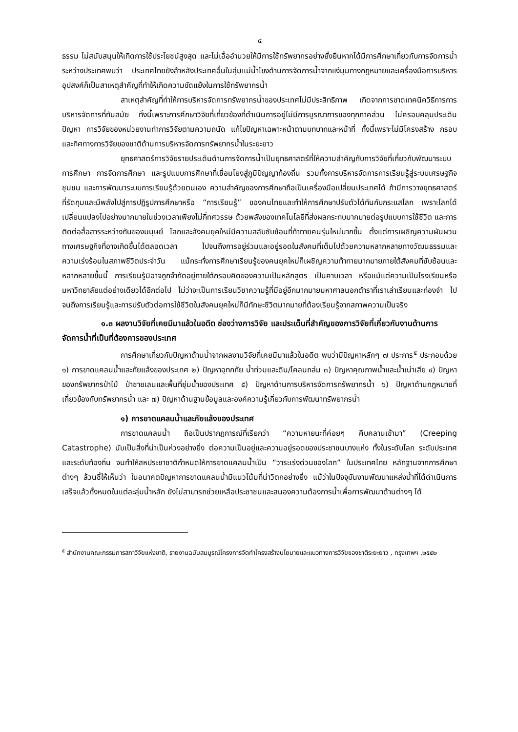๔
ธรรม ไม่สนับสนุนให้เกิดการใช้ประโยชน์สูงสุด และไม่เอื้ออำนวยให้มีการใช้ทรัพยากรอย่างยั่งยืนหากได้มีการศึกษาเกี่ยวกับการจัดการน้ำระหว่างประเทศพบว่า ประเทศไทยยังล้าหลังประเทศอื่นในลุ่มแม่น้ำโขงด้านการจัดการน้ำจากแง่มุมทางกฎหมายและเครื่องมือการบริหารอุปสงค์ก็เป็นสาเหตุสำคัญที่ทำให้เกิดความขัดแย้งในการใช้ทรัพยากรน้ำ
สาเหตุสำคัญที่ทำให้การบริหารจัดการทรัพยากรน้ำของประเทศไม่มีประสิทธิภาพ เกิดจากการขาดเทคนิควิธีการการบริหารจัดการที่ทันสมัย ทั้งนี้เพราะการศึกษาวิจัยที่เกี่ยวข้องที่ดำเนินการอยู่ไม่มีการบูรณาการของทุกภาคส่วน ไม่ครอบคลุมประเด็นปัญหา การวิจัยของหน่วยงานทำการวิจัยตามความถนัด แก้ไขปัญหาเฉพาะหน้าตามบทบาทและหน้าที่ ทั้งนี้เพราะไม่มีโครงสร้าง กรอบ และทิศทางการวิจัยของชาติด้านการบริหารจัดการทรัพยากรน้ำในระยะยาว
ยุทธศาสตร์การวิจัยรายประเด็นด้านการจัดการน้ำเป็นยุทธศาสตร์ที่ให้ความสำคัญกับการวิจัยที่เกี่ยวกับพัฒนาระบบการศึกษา การจัดการศึกษา และรูปแบบการศึกษาที่เชื่อมโยงสู่ภูมิปัญญาท้องถิ่น รวมทั้งการบริหารจัดการการเรียนรู้สู่ระบบเศรษฐกิจชุมชน และการพัฒนาระบบการเรียนรู้ด้วยตนเอง ความสำคัญของการศึกษาถือเป็นเครื่องมือเปลี่ยนประเทศได้ ถ้ามีการวางยุทธศาสตร์ที่รัดกุมและมีพลังไปสู่การปฏิรูปการศึกษาหรือ “การเรียนรู้” ของคนไทยและทำให้การศึกษาปรับตัวได้ทันกับกระแสโลก เพราะโลกได้เปลี่ยนแปลงไปอย่างมากมายในช่วงเวลาเพียงไม่กี่ทศวรรษ ด้วยพลังของเทคโนโลยีที่ส่งผลกระทบมากมายต่อรูปแบบการใช้ชีวิต และการติดต่อสื่อสารระหว่างกันของมนุษย์ โลกและสังคมยุคใหม่มีความสลับซับซ้อนที่ท้าทายคนรุ่นใหม่มากขึ้น ตั้งแต่การเผชิญความผันผวนทางเศรษฐกิจที่อาจเกิดขึ้นได้ตลอดเวลา ไปจนถึงการอยู่ร่วมและอยู่รอดในสังคมที่เต็มไปด้วยความหลากหลายทางวัฒนธรรมและความเร่งร้อนในสภาพชีวิตประจำวัน แม้กระทั่งการศึกษาเรียนรู้ของคนยุคใหม่ก็เผชิญความท้าทายมากมายภายใต้สังคมที่ซับซ้อนและหลากหลายขึ้นนี้ การเรียนรู้มิอาจถูกจำกัดอยู่ภายใต้กรอบคิดของความเป็นหลักสูตร เป็นคาบเวลา หรือแม้แต่ความเป็นโรงเรียนหรือมหาวิทยาลัยแต่อย่างเดียวได้อีกต่อไป ไม่ว่าจะเป็นการเรียนวิชาความรู้ที่มีอยู่อีกมากมายมหาศาลนอกตำราที่เราเล่าเรียนและท่องจำ ไปจนถึงการเรียนรู้และการปรับตัวต่อการใช้ชีวิตในสังคมยุคใหม่ก็มีทักษะชีวิตมากมายที่ต้องเรียนรู้จากสภาพความเป็นจริง
๑.๓ ผลงานวิจัยที่เคยมีมาแล้วในอดีต ช่องว่างการวิจัย และประเด็นที่สำคัญของการวิจัยที่เกี่ยวกับงานด้านการจัดการน้ำที่เป็นที่ต้องการของประเทศ
การศึกษาเกี่ยวกับปัญหาด้านน้ำจากผลงานวิจัยที่เคยมีมาแล้วในอดีต พบว่ามีปัญหาหลักๆ ๗ ประการ<sup>๕</sup> ประกอบด้วย ๑) การขาดแคลนน้ำและภัยแล้งของประเทศ ๒) ปัญหาอุทกภัย น้ำท่วมและดิน/โคลนถล่ม ๓) ปัญหาคุณภาพน้ำและน้ำเน่าเสีย ๔) ปัญหาของทรัพยากรป่าไม้ ป่าชายเลนและพื้นที่ชุ่มน้ำของประเทศ ๕) ปัญหาด้านการบริหารจัดการทรัพยากรน้ำ ๖) ปัญหาด้านกฎหมายที่เกี่ยวข้องกับทรัพยากรน้ำ และ ๗) ปัญหาด้านฐานข้อมูลและองค์ความรู้เกี่ยวกับการพัฒนาทรัพยากรน้ำ
๑) การขาดแคลนน้ำและภัยแล้งของประเทศ
การขาดแคลนน้ำ ถือเป็นปรากฏการณ์ที่เรียกว่า “ความหายนะที่ค่อยๆ คืบคลานเข้ามา” (Creeping Catastrophe) นับเป็นสิ่งที่น่าเป็นห่วงอย่างยิ่ง ต่อความเป็นอยู่และความอยู่รอดของประชาชนบางแห่ง ทั้งในระดับโลก ระดับประเทศ และระดับท้องถิ่น จนทำให้สหประชาชาติกำหนดให้การขาดแคลนน้ำเป็น “วาระเร่งด่วนของโลก” ในประเทศไทย หลักฐานจากการศึกษาต่างๆ ล้วนชี้ให้เห็นว่า ในอนาคตปัญหาการขาดแคลนน้ำมีแนวโน้มที่น่าวิตกอย่างยิ่ง แม้ว่าในปัจจุบันงานพัฒนาแหล่งน้ำที่ได้ดำเนินการเสร็จแล้วทั้งหมดในแต่ละลุ่มน้ำหลัก ยังไม่สามารถช่วยเหลือประชาชนและสนองความต้องการน้ำเพื่อการพัฒนาด้านต่างๆ ได้
<sup>๕</sup> สำนักงานคณะกรรมการสภาวิจัยแห่งชาติ, รายงานฉบับสมบูรณ์โครงการจัดทำโครงสร้างนโยบายและแนวทางการวิจัยของชาติระยะยาว , กรุงเทพฯ ,๒๕๕๒